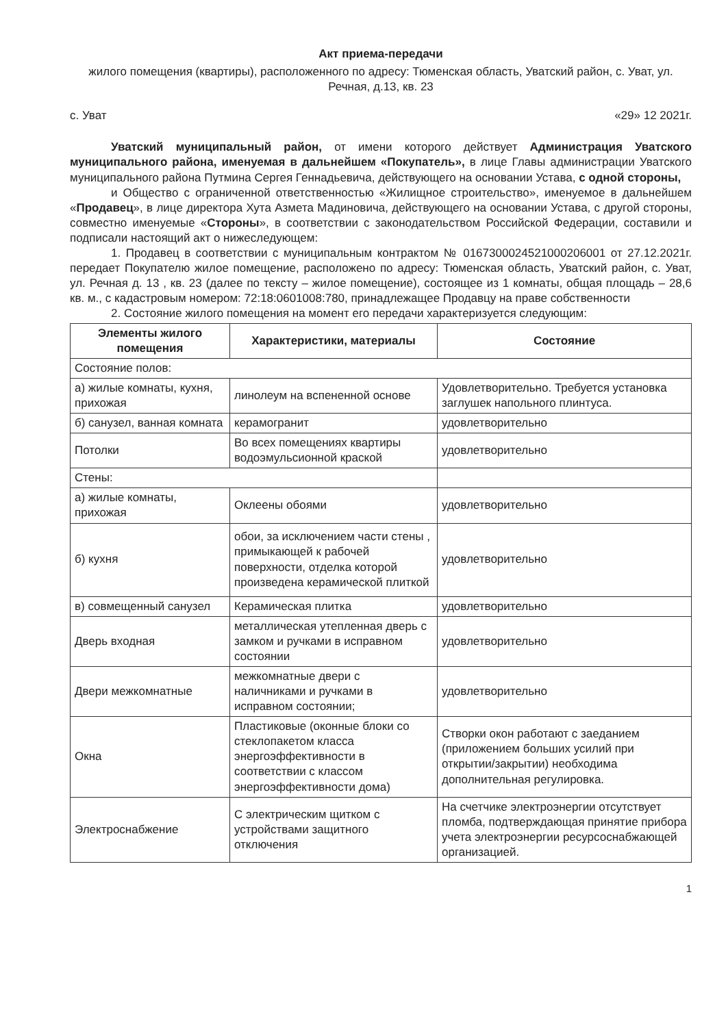Акт приема-передачи
жилого помещения (квартиры), расположенного по адресу: Тюменская область, Уватский район, с. Уват, ул. Речная, д.13, кв. 23
с. Уват «29» 12 2021г.
Уватский муниципальный район, от имени которого действует Администрация Уватского муниципального района, именуемая в дальнейшем «Покупатель», в лице Главы администрации Уватского муниципального района Путмина Сергея Геннадьевича, действующего на основании Устава, с одной стороны,
и Общество с ограниченной ответственностью «Жилищное строительство», именуемое в дальнейшем «Продавец», в лице директора Хута Азмета Мадиновича, действующего на основании Устава, с другой стороны, совместно именуемые «Стороны», в соответствии с законодательством Российской Федерации, составили и подписали настоящий акт о нижеследующем:
1. Продавец в соответствии с муниципальным контрактом № 0167300024521000206001 от 27.12.2021г. передает Покупателю жилое помещение, расположено по адресу: Тюменская область, Уватский район, с. Уват, ул. Речная д. 13 , кв. 23 (далее по тексту – жилое помещение), состоящее из 1 комнаты, общая площадь – 28,6 кв. м., с кадастровым номером: 72:18:0601008:780, принадлежащее Продавцу на праве собственности
2. Состояние жилого помещения на момент его передачи характеризуется следующим:
| Элементы жилого помещения | Характеристики, материалы | Состояние |
| --- | --- | --- |
| Состояние полов: | | |
| а) жилые комнаты, кухня, прихожая | линолеум на вспененной основе | Удовлетворительно. Требуется установка заглушек напольного плинтуса. |
| б) санузел, ванная комната | керамогранит | удовлетворительно |
| Потолки | Во всех помещениях квартиры водоэмульсионной краской | удовлетворительно |
| Стены: | | |
| а) жилые комнаты, прихожая | Оклеены обоями | удовлетворительно |
| б) кухня | обои, за исключением части стены , примыкающей к рабочей поверхности, отделка которой произведена керамической плиткой | удовлетворительно |
| в) совмещенный санузел | Керамическая плитка | удовлетворительно |
| Дверь входная | металлическая утепленная дверь с замком и ручками в исправном состоянии | удовлетворительно |
| Двери межкомнатные | межкомнатные двери с наличниками и ручками в исправном состоянии; | удовлетворительно |
| Окна | Пластиковые (оконные блоки со стеклопакетом класса энергоэффективности в соответствии с классом энергоэффективности дома) | Створки окон работают с заеданием (приложением больших усилий при открытии/закрытии) необходима дополнительная регулировка. |
| Электроснабжение | С электрическим щитком с устройствами защитного отключения | На счетчике электроэнергии отсутствует пломба, подтверждающая принятие прибора учета электроэнергии ресурсоснабжающей организацией. |
1